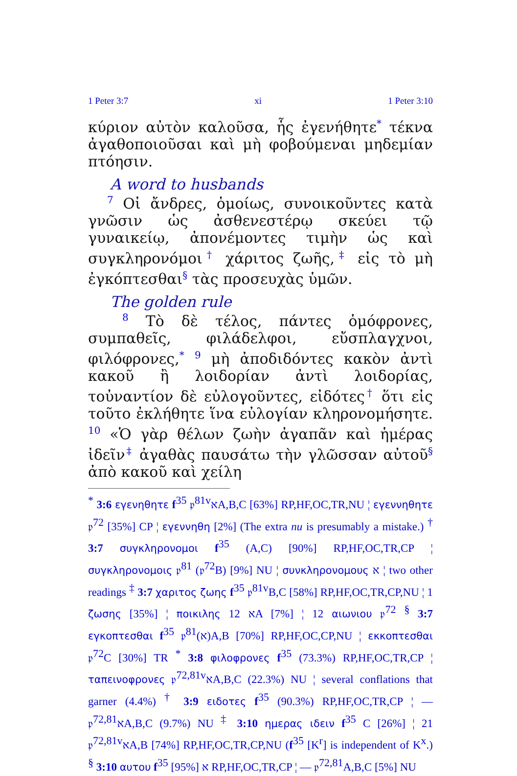1 Peter 3:7 xi 1 Peter 3:10
κύριον αὐτὸν καλοῦσα, ἧς ἐγενήθητε<sup>*</sup> τέκνα ἀγαθοποιοῦσαι καὶ μὴ φοβούμεναι μηδεμίαν πτόησιν.
A word to husbands
<sup>7</sup> Οἱ ἄνδρες, ὁμοίως, συνοικοῦντες κατὰ γνῶσιν ὡς ἀσθενεστέρῳ σκεύει τῷ γυναικείῳ, ἀπονέμοντες τιμὴν ὡς καὶ συγκληρονόμοι<sup>†</sup> χάριτος ζωῆς,<sup>‡</sup> εἰς τὸ μὴ ἐγκόπτεσθαι<sup>§</sup> τὰς προσευχὰς ὑμῶν.
The golden rule
<sup>8</sup> Τὸ δὲ τέλος, πάντες ὁμόφρονες, συμπαθεῖς, φιλάδελφοι, εὔσπλαγχνοι, φιλόφρονες,<sup>*</sup> <sup>9</sup> μὴ ἀποδιδόντες κακὸν ἀντὶ κακοῦ ἢ λοιδορίαν ἀντὶ λοιδορίας, τοὐναντίον δὲ εὐλογοῦντες, εἰδότες<sup>†</sup> ὅτι εἰς τοῦτο ἐκλήθητε ἵνα εὐλογίαν κληρονομήσητε. <sup>10</sup> «Ὁ γὰρ θέλων ζωὴν ἀγαπᾶν καὶ ἡμέρας ἰδεῖν<sup>‡</sup> ἀγαθὰς παυσάτω τὴν γλῶσσαν αὐτοῦ<sup>§</sup> ἀπὸ κακοῦ καὶ χείλη
<sup>*</sup> 3:6 εγενηθητε f<sup>35</sup> 𝔭<sup>81v</sup>אA,B,C [63%] RP,HF,OC,TR,NU ¦ εγεννηθητε 𝔭<sup>72</sup> [35%] CP ¦ εγεννηθη [2%] (The extra nu is presumably a mistake.) <sup>†</sup> 3:7 συγκληρονομοι f<sup>35</sup> (A,C) [90%] RP,HF,OC,TR,CP ¦ συγκληρονομοις 𝔭<sup>81</sup> (𝔭<sup>72</sup>B) [9%] NU ¦ συνκληρονομους א ¦ two other readings <sup>‡</sup> 3:7 χαριτος ζωης f<sup>35</sup> 𝔭<sup>81v</sup>B,C [58%] RP,HF,OC,TR,CP,NU ¦ 1 ζωσης [35%] ¦ ποικιλης 12 אA [7%] ¦ 12 αιωνιου 𝔭<sup>72</sup> <sup>§</sup> 3:7 εγκοπτεσθαι f<sup>35</sup> 𝔭<sup>81</sup>(א)A,B [70%] RP,HF,OC,CP,NU ¦ εκκοπτεσθαι 𝔭<sup>72</sup>C [30%] TR <sup>*</sup> 3:8 φιλοφρονες f<sup>35</sup> (73.3%) RP,HF,OC,TR,CP ¦ ταπεινοφρονες 𝔭<sup>72,81v</sup>אA,B,C (22.3%) NU ¦ several conflations that garner (4.4%) <sup>†</sup> 3:9 ειδοτες f<sup>35</sup> (90.3%) RP,HF,OC,TR,CP ¦ — 𝔭<sup>72,81</sup>אA,B,C (9.7%) NU <sup>‡</sup> 3:10 ημερας ιδειν f<sup>35</sup> C [26%] ¦ 21 𝔭<sup>72,81v</sup>אA,B [74%] RP,HF,OC,TR,CP,NU (f<sup>35</sup> [K<sup>r</sup>] is independent of K<sup>x</sup>.) <sup>§</sup> 3:10 αυτου f<sup>35</sup> א [95%] RP,HF,OC,TR,CP ¦ — 𝔭<sup>72,81</sup>A,B,C [5%] NU